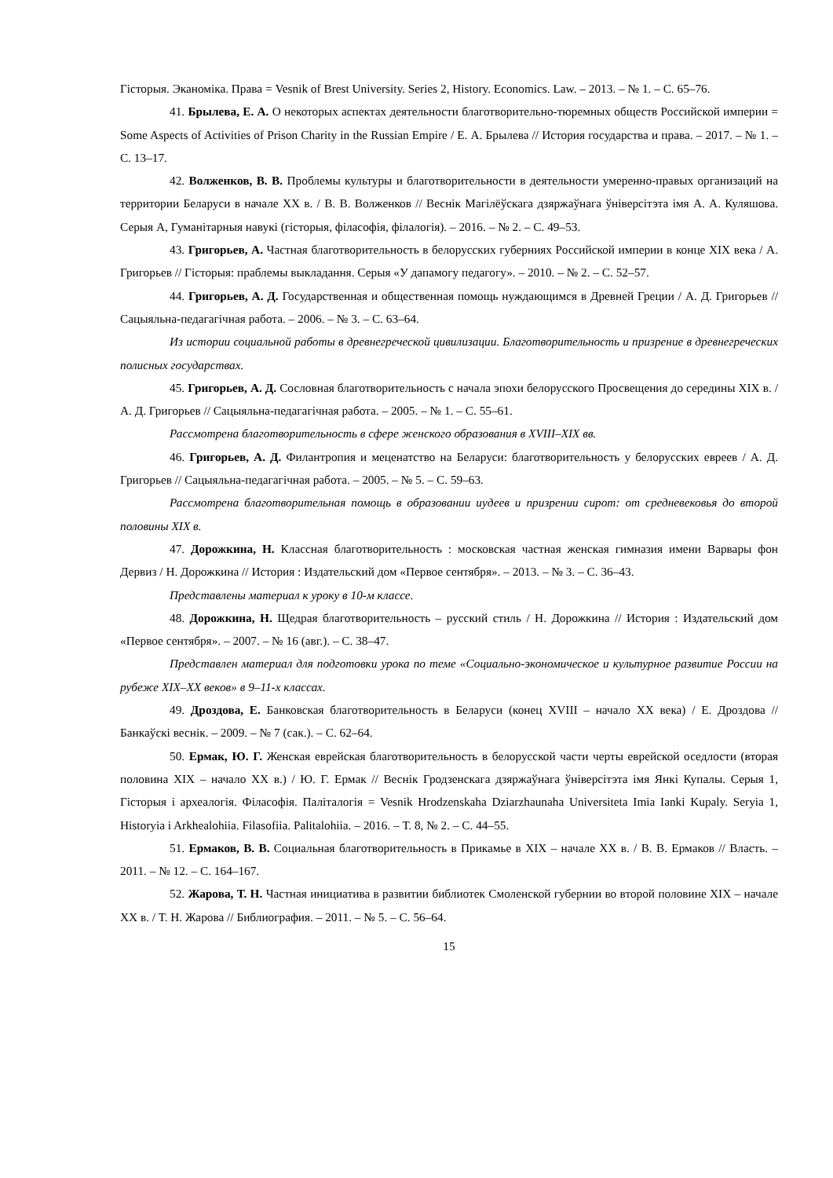Гісторыя. Эканоміка. Права = Vesnik of Brest University. Series 2, History. Economics. Law. – 2013. – № 1. – С. 65–76.
41. Брылева, Е. А. О некоторых аспектах деятельности благотворительно-тюремных обществ Российской империи = Some Aspects of Activities of Prison Charity in the Russian Empire / Е. А. Брылева // История государства и права. – 2017. – № 1. – С. 13–17.
42. Волженков, В. В. Проблемы культуры и благотворительности в деятельности умеренно-правых организаций на территории Беларуси в начале ХХ в. / В. В. Волженков // Веснік Магілёўскага дзяржаўнага ўніверсітэта імя А. А. Куляшова. Серыя А, Гуманітарныя навукі (гісторыя, філасофія, філалогія). – 2016. – № 2. – С. 49–53.
43. Григорьев, А. Частная благотворительность в белорусских губерниях Российской империи в конце XIX века / А. Григорьев // Гісторыя: праблемы выкладання. Серыя «У дапамогу педагогу». – 2010. – № 2. – С. 52–57.
44. Григорьев, А. Д. Государственная и общественная помощь нуждающимся в Древней Греции / А. Д. Григорьев // Сацыяльна-педагагічная работа. – 2006. – № 3. – С. 63–64.
Из истории социальной работы в древнегреческой цивилизации. Благотворительность и призрение в древнегреческих полисных государствах.
45. Григорьев, А. Д. Сословная благотворительность с начала эпохи белорусского Просвещения до середины XIX в. / А. Д. Григорьев // Сацыяльна-педагагічная работа. – 2005. – № 1. – С. 55–61.
Рассмотрена благотворительность в сфере женского образования в XVIII–XIX вв.
46. Григорьев, А. Д. Филантропия и меценатство на Беларуси: благотворительность у белорусских евреев / А. Д. Григорьев // Сацыяльна-педагагічная работа. – 2005. – № 5. – С. 59–63.
Рассмотрена благотворительная помощь в образовании иудеев и призрении сирот: от средневековья до второй половины XIX в.
47. Дорожкина, Н. Классная благотворительность : московская частная женская гимназия имени Варвары фон Дервиз / Н. Дорожкина // История : Издательский дом «Первое сентября». – 2013. – № 3. – С. 36–43.
Представлены материал к уроку в 10-м классе.
48. Дорожкина, Н. Щедрая благотворительность – русский стиль / Н. Дорожкина // История : Издательский дом «Первое сентября». – 2007. – № 16 (авг.). – С. 38–47.
Представлен материал для подготовки урока по теме «Социально-экономическое и культурное развитие России на рубеже XIX–XX веков» в 9–11-х классах.
49. Дроздова, Е. Банковская благотворительность в Беларуси (конец XVIII – начало XX века) / Е. Дроздова // Банкаўскі веснік. – 2009. – № 7 (сак.). – С. 62–64.
50. Ермак, Ю. Г. Женская еврейская благотворительность в белорусской части черты еврейской оседлости (вторая половина XIX – начало XX в.) / Ю. Г. Ермак // Веснік Гродзенскага дзяржаўнага ўніверсітэта імя Янкі Купалы. Серыя 1, Гісторыя і археалогія. Філасофія. Паліталогія = Vesnik Hrodzenskaha Dziarzhaunaha Universiteta Imia Ianki Kupaly. Seryia 1, Historyia i Arkhealohiia. Filasofiia. Palitalohiia. – 2016. – Т. 8, № 2. – С. 44–55.
51. Ермаков, В. В. Социальная благотворительность в Прикамье в XIX – начале XX в. / В. В. Ермаков // Власть. – 2011. – № 12. – С. 164–167.
52. Жарова, Т. Н. Частная инициатива в развитии библиотек Смоленской губернии во второй половине XIX – начале XX в. / Т. Н. Жарова // Библиография. – 2011. – № 5. – С. 56–64.
15